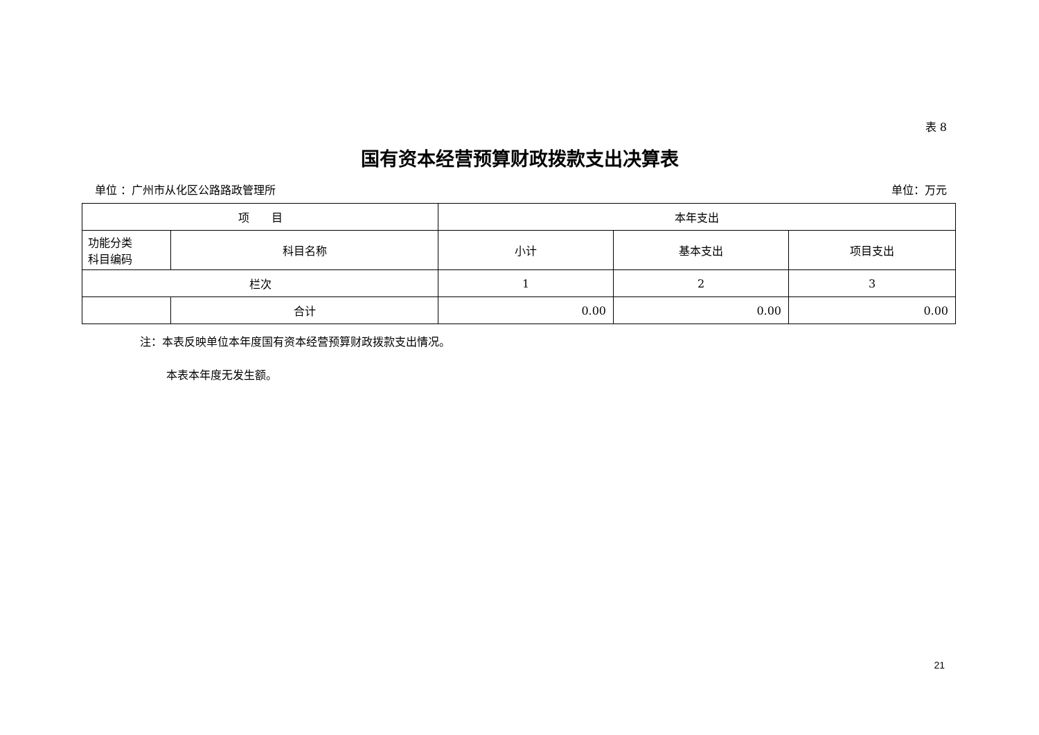表 8
国有资本经营预算财政拨款支出决算表
单位 ：广州市从化区公路路政管理所 单位：万元
| 项 目 | | 本年支出 | | |
| --- | --- | --- | --- | --- |
| 功能分类 科目编码 | 科目名称 | 小计 | 基本支出 | 项目支出 |
| 栏次 | | 1 | 2 | 3 |
| | 合计 | 0.00 | 0.00 | 0.00 |
注：本表反映单位本年度国有资本经营预算财政拨款支出情况。
本表本年度无发生额。
21